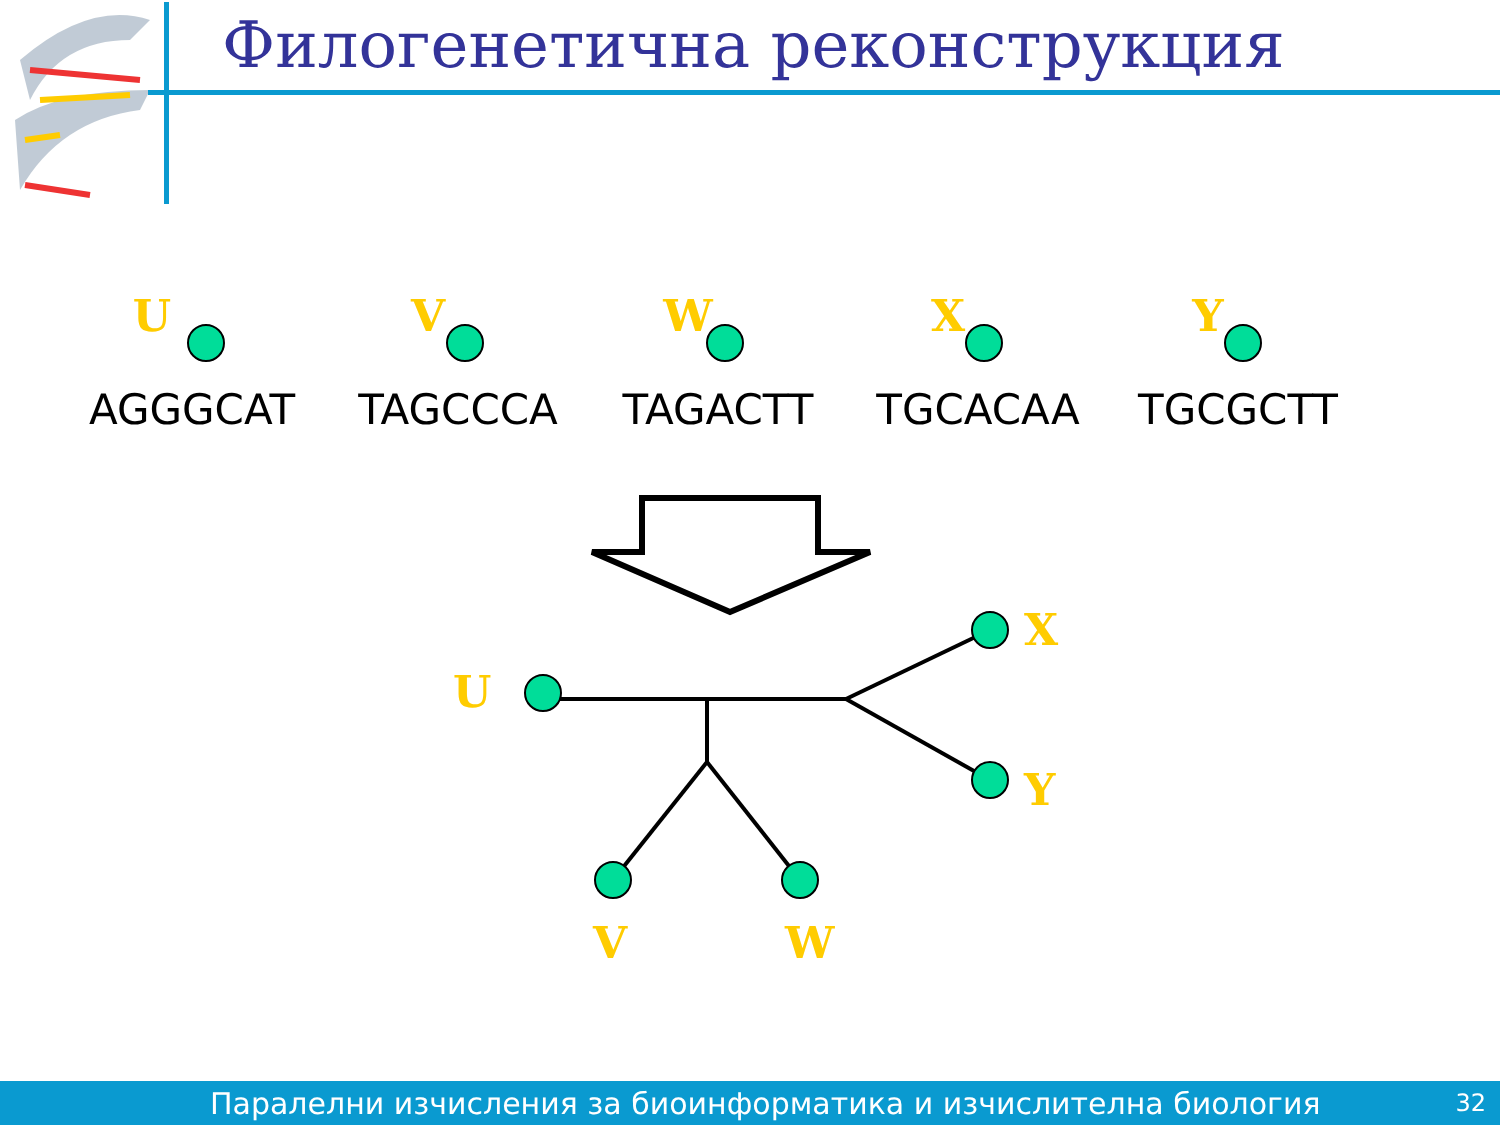U
V
W
X
Y
Филогенетична реконструкция
U
AGGGCAT
V
TAGCCCA
W
TAGACTT
X
TGCACAA
Y
TGCGCTT
Паралелни изчисления за биоинформатика и изчислителна биология 32